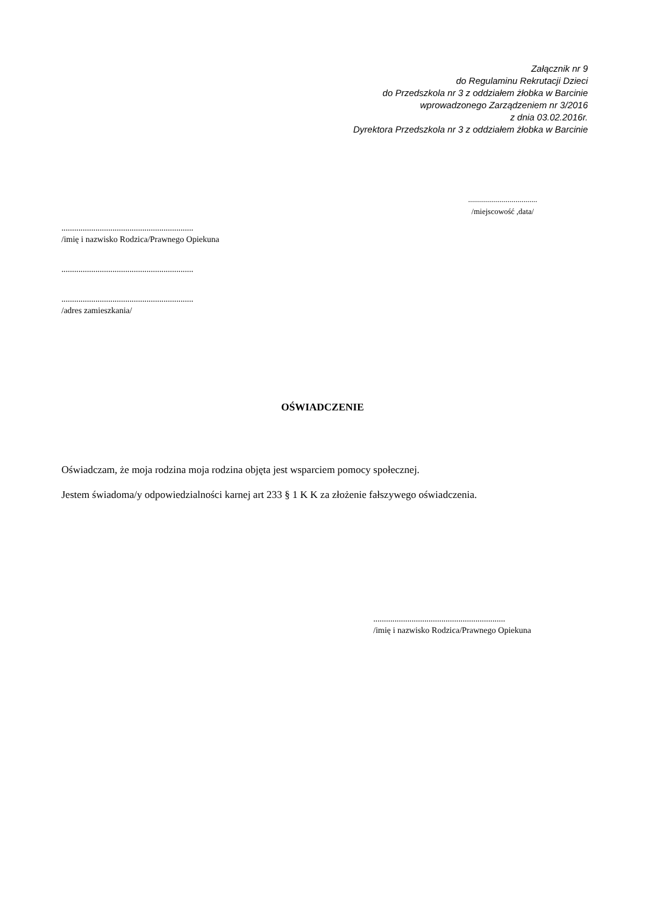Załącznik nr 9
do Regulaminu Rekrutacji Dzieci
do Przedszkola nr 3 z oddziałem żłobka w Barcinie
wprowadzonego Zarządzeniem nr 3/2016
z dnia 03.02.2016r.
Dyrektora Przedszkola nr 3 z oddziałem żłobka w Barcinie
...................................
/miejscowość ,data/
..............................................................
/imię i nazwisko Rodzica/Prawnego Opiekuna
..............................................................
..............................................................
/adres zamieszkania/
OŚWIADCZENIE
Oświadczam, że moja rodzina moja rodzina objęta jest wsparciem pomocy społecznej.
Jestem świadoma/y odpowiedzialności karnej art 233 § 1 K K za złożenie fałszywego oświadczenia.
..............................................................
/imię i nazwisko Rodzica/Prawnego Opiekuna